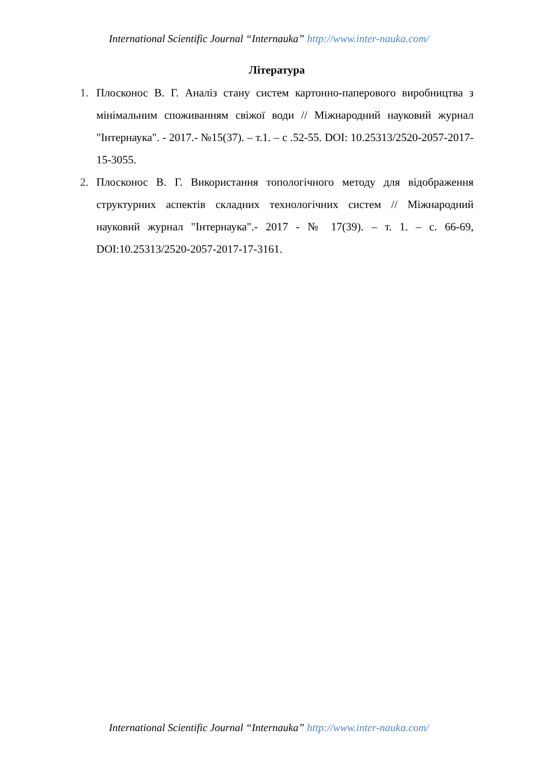International Scientific Journal “Internauka” http://www.inter-nauka.com/
Література
1. Плосконос В. Г. Аналіз стану систем картонно-паперового виробництва з мінімальним споживанням свіжої води // Міжнародний науковий журнал "Інтернаука". - 2017.- №15(37). – т.1. – с .52-55. DOI: 10.25313/2520-2057-2017-15-3055.
2. Плосконос В. Г. Використання топологічного методу для відображення структурних аспектів складних технологічних систем // Міжнародний науковий журнал "Інтернаука".- 2017 - № 17(39). – т. 1. – с. 66-69, DOI:10.25313/2520-2057-2017-17-3161.
International Scientific Journal “Internauka” http://www.inter-nauka.com/